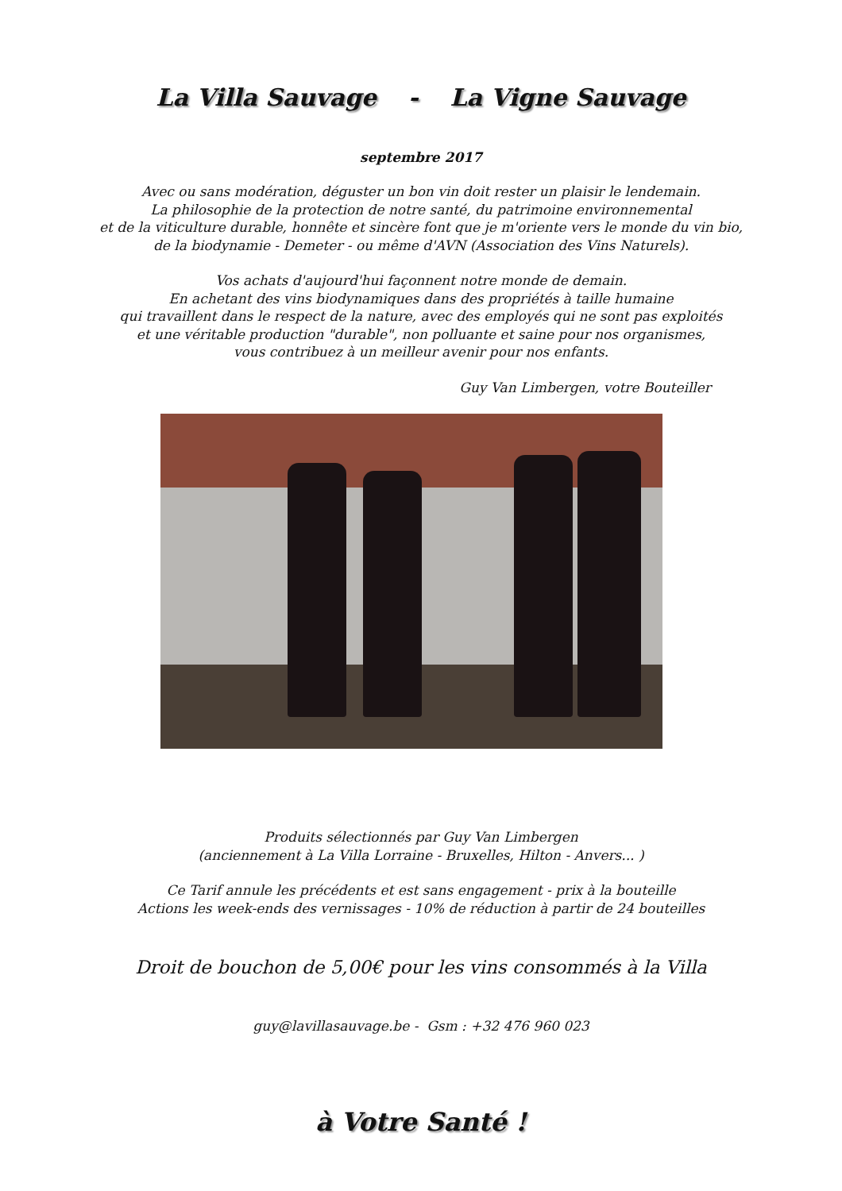La Villa Sauvage - La Vigne Sauvage
septembre 2017
Avec ou sans modération, déguster un bon vin doit rester un plaisir le lendemain.
La philosophie de la protection de notre santé, du patrimoine environnemental
et de la viticulture durable, honnête et sincère font que je m'oriente vers le monde du vin bio,
de la biodynamie - Demeter - ou même d'AVN (Association des Vins Naturels).
Vos achats d'aujourd'hui façonnent notre monde de demain.
En achetant des vins biodynamiques dans des propriétés à taille humaine
qui travaillent dans le respect de la nature, avec des employés qui ne sont pas exploités
et une véritable production "durable", non polluante et saine pour nos organismes,
vous contribuez à un meilleur avenir pour nos enfants.
Guy Van Limbergen, votre Bouteiller
Produits sélectionnés par Guy Van Limbergen
(anciennement à La Villa Lorraine - Bruxelles, Hilton - Anvers... )
Ce Tarif annule les précédents et est sans engagement - prix à la bouteille
Actions les week-ends des vernissages - 10% de réduction à partir de 24 bouteilles
Droit de bouchon de 5,00€ pour les vins consommés à la Villa
guy@lavillasauvage.be - Gsm : +32 476 960 023
à Votre Santé !